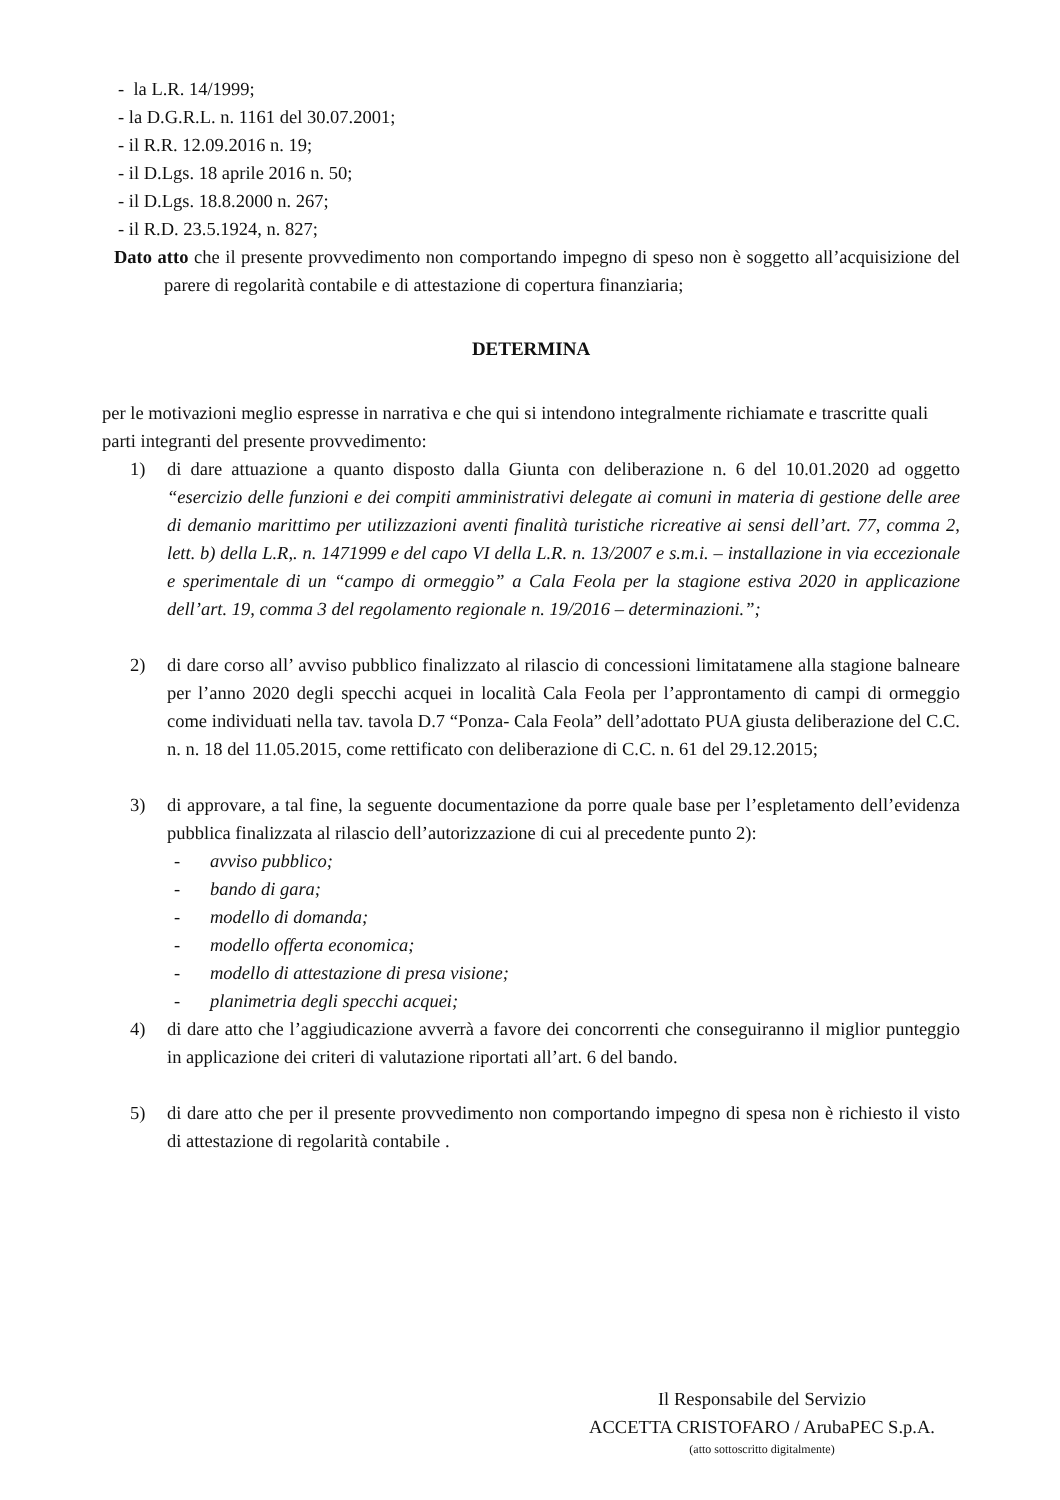- la L.R. 14/1999;
- la D.G.R.L. n. 1161 del 30.07.2001;
- il R.R. 12.09.2016 n. 19;
- il D.Lgs. 18 aprile 2016 n. 50;
- il D.Lgs. 18.8.2000 n. 267;
- il R.D. 23.5.1924, n. 827;
Dato atto che il presente provvedimento non comportando impegno di speso non è soggetto all’acquisizione del parere di regolarità contabile e di attestazione di copertura finanziaria;
DETERMINA
per le motivazioni meglio espresse in narrativa e che qui si intendono integralmente richiamate e trascritte quali parti integranti del presente provvedimento:
1) di dare attuazione a quanto disposto dalla Giunta con deliberazione n. 6 del 10.01.2020 ad oggetto “esercizio delle funzioni e dei compiti amministrativi delegate ai comuni in materia di gestione delle aree di demanio marittimo per utilizzazioni aventi finalità turistiche ricreative ai sensi dell’art. 77, comma 2, lett. b) della L.R,. n. 1471999 e del capo VI della L.R. n. 13/2007 e s.m.i. – installazione in via eccezionale e sperimentale di un “campo di ormeggio” a Cala Feola per la stagione estiva 2020 in applicazione dell’art. 19, comma 3 del regolamento regionale n. 19/2016 – determinazioni.”;
2) di dare corso all’ avviso pubblico finalizzato al rilascio di concessioni limitatamene alla stagione balneare per l’anno 2020 degli specchi acquei in località Cala Feola per l’approntamento di campi di ormeggio come individuati nella tav. tavola D.7 “Ponza- Cala Feola” dell’adottato PUA giusta deliberazione del C.C. n. n. 18 del 11.05.2015, come rettificato con deliberazione di C.C. n. 61 del 29.12.2015;
3) di approvare, a tal fine, la seguente documentazione da porre quale base per l’espletamento dell’evidenza pubblica finalizzata al rilascio dell’autorizzazione di cui al precedente punto 2):
- avviso pubblico;
- bando di gara;
- modello di domanda;
- modello offerta economica;
- modello di attestazione di presa visione;
- planimetria degli specchi acquei;
4) di dare atto che l’aggiudicazione avverrà a favore dei concorrenti che conseguiranno il miglior punteggio in applicazione dei criteri di valutazione riportati all’art. 6 del bando.
5) di dare atto che per il presente provvedimento non comportando impegno di spesa non è richiesto il visto di attestazione di regolarità contabile .
Il Responsabile del Servizio
ACCETTA CRISTOFARO / ArubaPEC S.p.A.
(atto sottoscritto digitalmente)